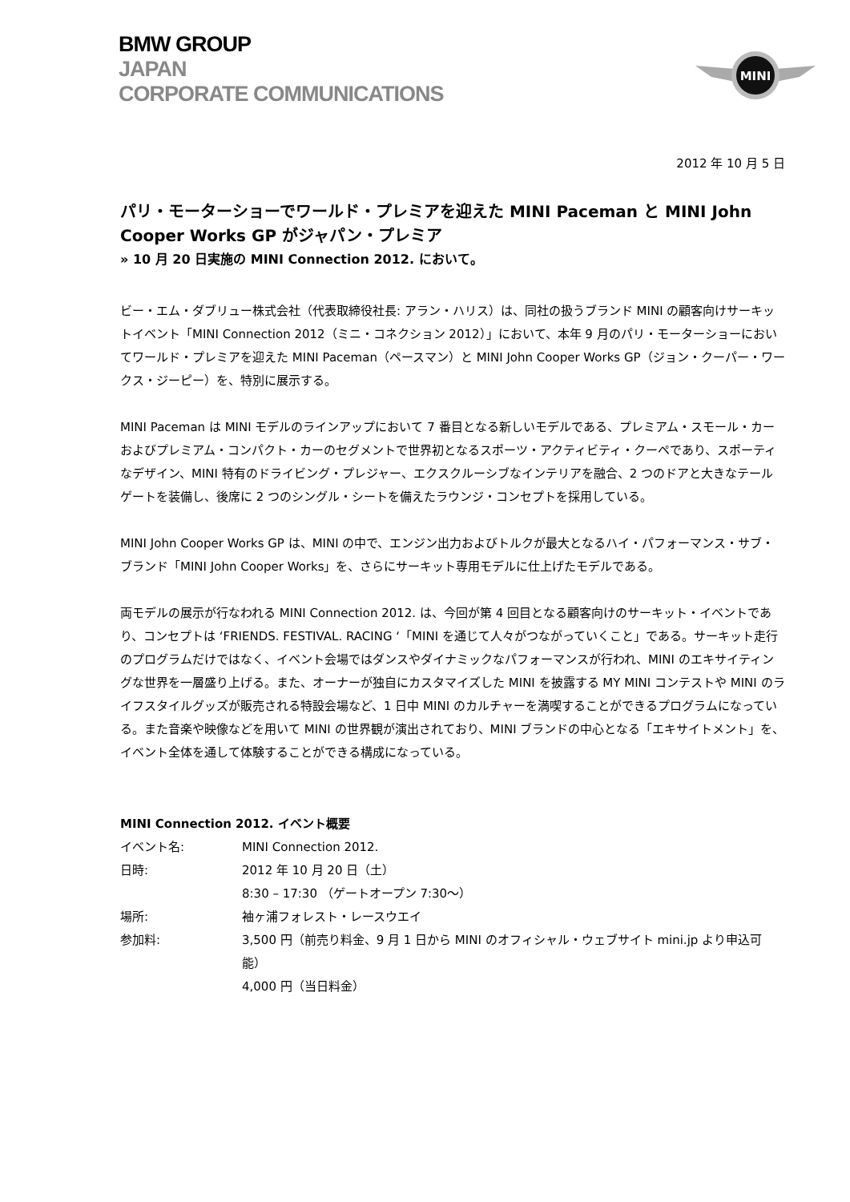BMW GROUP
JAPAN
CORPORATE COMMUNICATIONS
MINI
2012 年 10 月 5 日
パリ・モーターショーでワールド・プレミアを迎えた MINI Paceman と MINI John Cooper Works GP がジャパン・プレミア
» 10 月 20 日実施の MINI Connection 2012. において。
ビー・エム・ダブリュー株式会社（代表取締役社長: アラン・ハリス）は、同社の扱うブランド MINI の顧客向けサーキットイベント「MINI Connection 2012（ミニ・コネクション 2012）」において、本年 9 月のパリ・モーターショーにおいてワールド・プレミアを迎えた MINI Paceman（ペースマン）と MINI John Cooper Works GP（ジョン・クーパー・ワークス・ジーピー）を、特別に展示する。
MINI Paceman は MINI モデルのラインアップにおいて 7 番目となる新しいモデルである、プレミアム・スモール・カーおよびプレミアム・コンパクト・カーのセグメントで世界初となるスポーツ・アクティビティ・クーペであり、スポーティなデザイン、MINI 特有のドライビング・プレジャー、エクスクルーシブなインテリアを融合、2 つのドアと大きなテールゲートを装備し、後席に 2 つのシングル・シートを備えたラウンジ・コンセプトを採用している。
MINI John Cooper Works GP は、MINI の中で、エンジン出力およびトルクが最大となるハイ・パフォーマンス・サブ・ブランド「MINI John Cooper Works」を、さらにサーキット専用モデルに仕上げたモデルである。
両モデルの展示が行なわれる MINI Connection 2012. は、今回が第 4 回目となる顧客向けのサーキット・イベントであり、コンセプトは ‘FRIENDS. FESTIVAL. RACING ‘「MINI を通じて人々がつながっていくこと」である。サーキット走行のプログラムだけではなく、イベント会場ではダンスやダイナミックなパフォーマンスが行われ、MINI のエキサイティングな世界を一層盛り上げる。また、オーナーが独自にカスタマイズした MINI を披露する MY MINI コンテストや MINI のライフスタイルグッズが販売される特設会場など、1 日中 MINI のカルチャーを満喫することができるプログラムになっている。また音楽や映像などを用いて MINI の世界観が演出されており、MINI ブランドの中心となる「エキサイトメント」を、イベント全体を通して体験することができる構成になっている。
MINI Connection 2012. イベント概要
| イベント名: | MINI Connection 2012. |
| 日時: | 2012 年 10 月 20 日（土） 8:30 – 17:30 （ゲートオープン 7:30〜） |
| 場所: | 袖ヶ浦フォレスト・レースウエイ |
| 参加料: | 3,500 円（前売り料金、9 月 1 日から MINI のオフィシャル・ウェブサイト mini.jp より申込可能） 4,000 円（当日料金） |